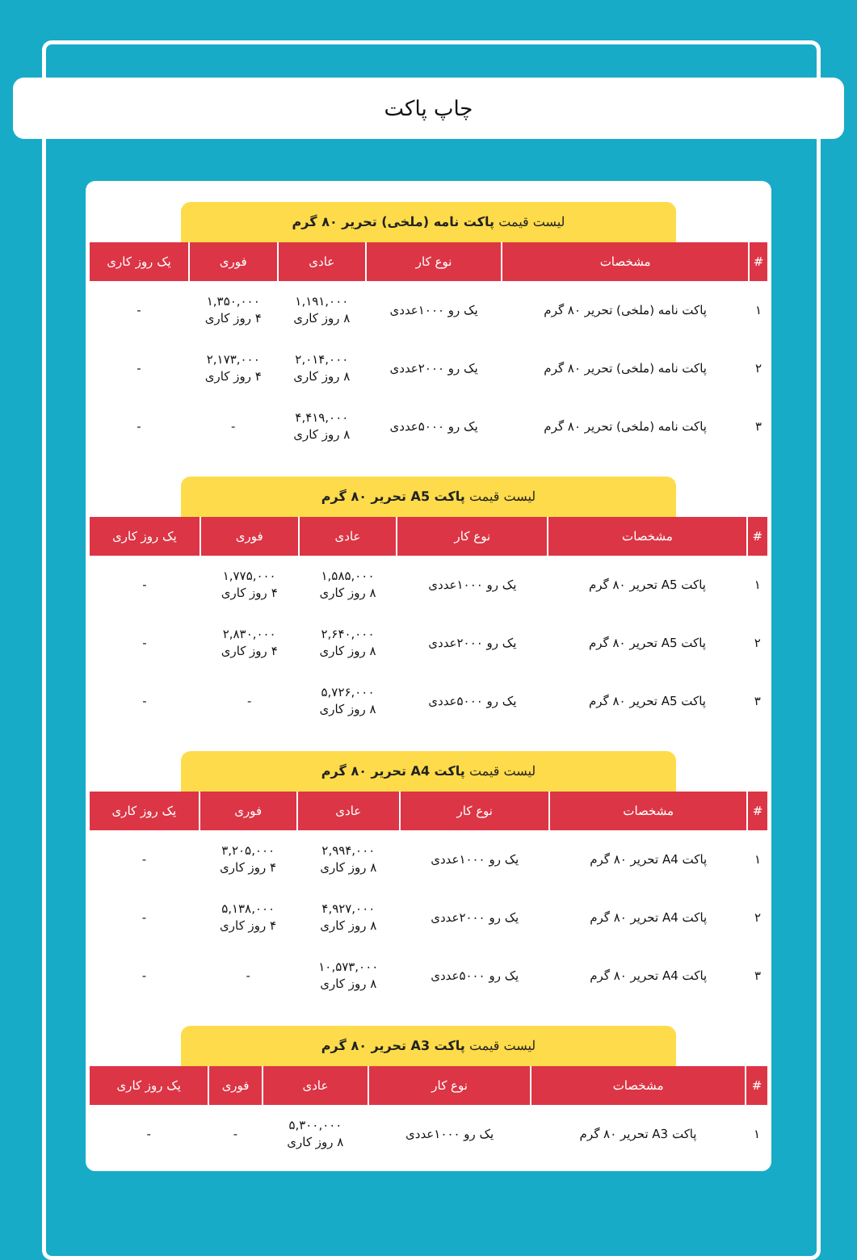چاپ پاکت
لیست قیمت پاکت نامه (ملخی) تحریر ۸۰ گرم
| # | مشخصات | نوع کار | عادی | فوری | یک روز کاری |
| --- | --- | --- | --- | --- | --- |
| ۱ | پاکت نامه (ملخی) تحریر ۸۰ گرم | یک رو ۱۰۰۰عددی | ۱,۱۹۱,۰۰۰ ۸ روز کاری | ۱,۳۵۰,۰۰۰ ۴ روز کاری | - |
| ۲ | پاکت نامه (ملخی) تحریر ۸۰ گرم | یک رو ۲۰۰۰عددی | ۲,۰۱۴,۰۰۰ ۸ روز کاری | ۲,۱۷۳,۰۰۰ ۴ روز کاری | - |
| ۳ | پاکت نامه (ملخی) تحریر ۸۰ گرم | یک رو ۵۰۰۰عددی | ۴,۴۱۹,۰۰۰ ۸ روز کاری | - | - |
لیست قیمت پاکت A5 تحریر ۸۰ گرم
| # | مشخصات | نوع کار | عادی | فوری | یک روز کاری |
| --- | --- | --- | --- | --- | --- |
| ۱ | پاکت A5 تحریر ۸۰ گرم | یک رو ۱۰۰۰عددی | ۱,۵۸۵,۰۰۰ ۸ روز کاری | ۱,۷۷۵,۰۰۰ ۴ روز کاری | - |
| ۲ | پاکت A5 تحریر ۸۰ گرم | یک رو ۲۰۰۰عددی | ۲,۶۴۰,۰۰۰ ۸ روز کاری | ۲,۸۳۰,۰۰۰ ۴ روز کاری | - |
| ۳ | پاکت A5 تحریر ۸۰ گرم | یک رو ۵۰۰۰عددی | ۵,۷۲۶,۰۰۰ ۸ روز کاری | - | - |
لیست قیمت پاکت A4 تحریر ۸۰ گرم
| # | مشخصات | نوع کار | عادی | فوری | یک روز کاری |
| --- | --- | --- | --- | --- | --- |
| ۱ | پاکت A4 تحریر ۸۰ گرم | یک رو ۱۰۰۰عددی | ۲,۹۹۴,۰۰۰ ۸ روز کاری | ۳,۲۰۵,۰۰۰ ۴ روز کاری | - |
| ۲ | پاکت A4 تحریر ۸۰ گرم | یک رو ۲۰۰۰عددی | ۴,۹۲۷,۰۰۰ ۸ روز کاری | ۵,۱۳۸,۰۰۰ ۴ روز کاری | - |
| ۳ | پاکت A4 تحریر ۸۰ گرم | یک رو ۵۰۰۰عددی | ۱۰,۵۷۳,۰۰۰ ۸ روز کاری | - | - |
لیست قیمت پاکت A3 تحریر ۸۰ گرم
| # | مشخصات | نوع کار | عادی | فوری | یک روز کاری |
| --- | --- | --- | --- | --- | --- |
| ۱ | پاکت A3 تحریر ۸۰ گرم | یک رو ۱۰۰۰عددی | ۵,۳۰۰,۰۰۰ ۸ روز کاری | - | - |